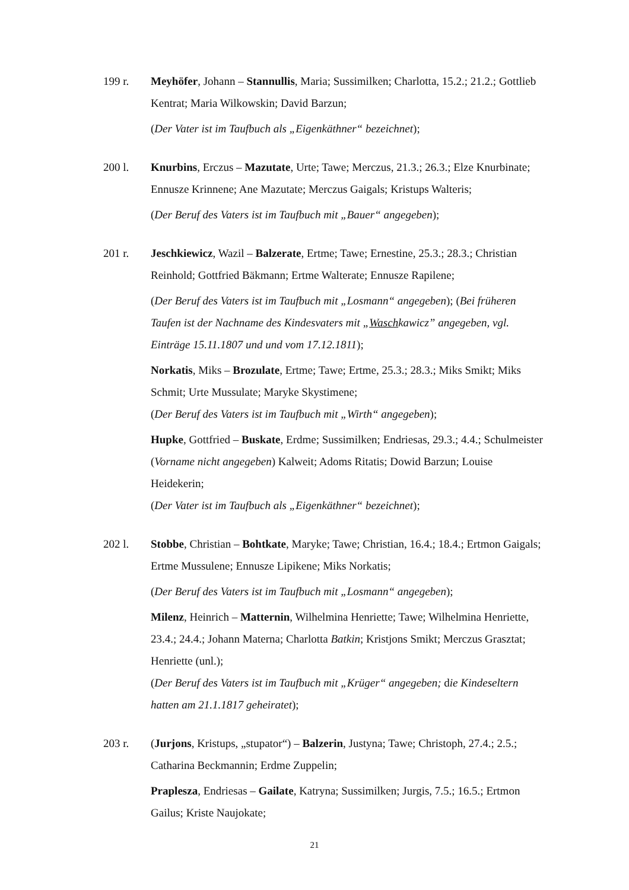199 r. Meyhöfer, Johann – Stannullis, Maria; Sussimilken; Charlotta, 15.2.; 21.2.; Gottlieb Kentrat; Maria Wilkowskin; David Barzun;
(Der Vater ist im Taufbuch als „Eigenkäthner“ bezeichnet);
200 l. Knurbins, Erczus – Mazutate, Urte; Tawe; Merczus, 21.3.; 26.3.; Elze Knurbinate; Ennusze Krinnene; Ane Mazutate; Merczus Gaigals; Kristups Walteris;
(Der Beruf des Vaters ist im Taufbuch mit „Bauer“ angegeben);
201 r. Jeschkiewicz, Wazil – Balzerate, Ertme; Tawe; Ernestine, 25.3.; 28.3.; Christian Reinhold; Gottfried Bäkmann; Ertme Walterate; Ennusze Rapilene;
(Der Beruf des Vaters ist im Taufbuch mit „Losmann“ angegeben); (Bei früheren Taufen ist der Nachname des Kindesvaters mit „Waschkawicz” angegeben, vgl. Einträge 15.11.1807 und und vom 17.12.1811);
Norkatis, Miks – Brozulate, Ertme; Tawe; Ertme, 25.3.; 28.3.; Miks Smikt; Miks Schmit; Urte Mussulate; Maryke Skystimene;
(Der Beruf des Vaters ist im Taufbuch mit „Wirth“ angegeben);
Hupke, Gottfried – Buskate, Erdme; Sussimilken; Endriesas, 29.3.; 4.4.; Schulmeister (Vorname nicht angegeben) Kalweit; Adoms Ritatis; Dowid Barzun; Louise Heidekerin;
(Der Vater ist im Taufbuch als „Eigenkäthner“ bezeichnet);
202 l. Stobbe, Christian – Bohtkate, Maryke; Tawe; Christian, 16.4.; 18.4.; Ertmon Gaigals; Ertme Mussulene; Ennusze Lipikene; Miks Norkatis;
(Der Beruf des Vaters ist im Taufbuch mit „Losmann“ angegeben);
Milenz, Heinrich – Matternin, Wilhelmina Henriette; Tawe; Wilhelmina Henriette, 23.4.; 24.4.; Johann Materna; Charlotta Batkin; Kristjons Smikt; Merczus Grasztat; Henriette (unl.);
(Der Beruf des Vaters ist im Taufbuch mit „Krüger“ angegeben; die Kindeseltern hatten am 21.1.1817 geheiratet);
203 r. (Jurjons, Kristups, „stupator“) – Balzerin, Justyna; Tawe; Christoph, 27.4.; 2.5.; Catharina Beckmannin; Erdme Zuppelin;
Praplesza, Endriesas – Gailate, Katryna; Sussimilken; Jurgis, 7.5.; 16.5.; Ertmon Gailus; Kriste Naujokate;
21